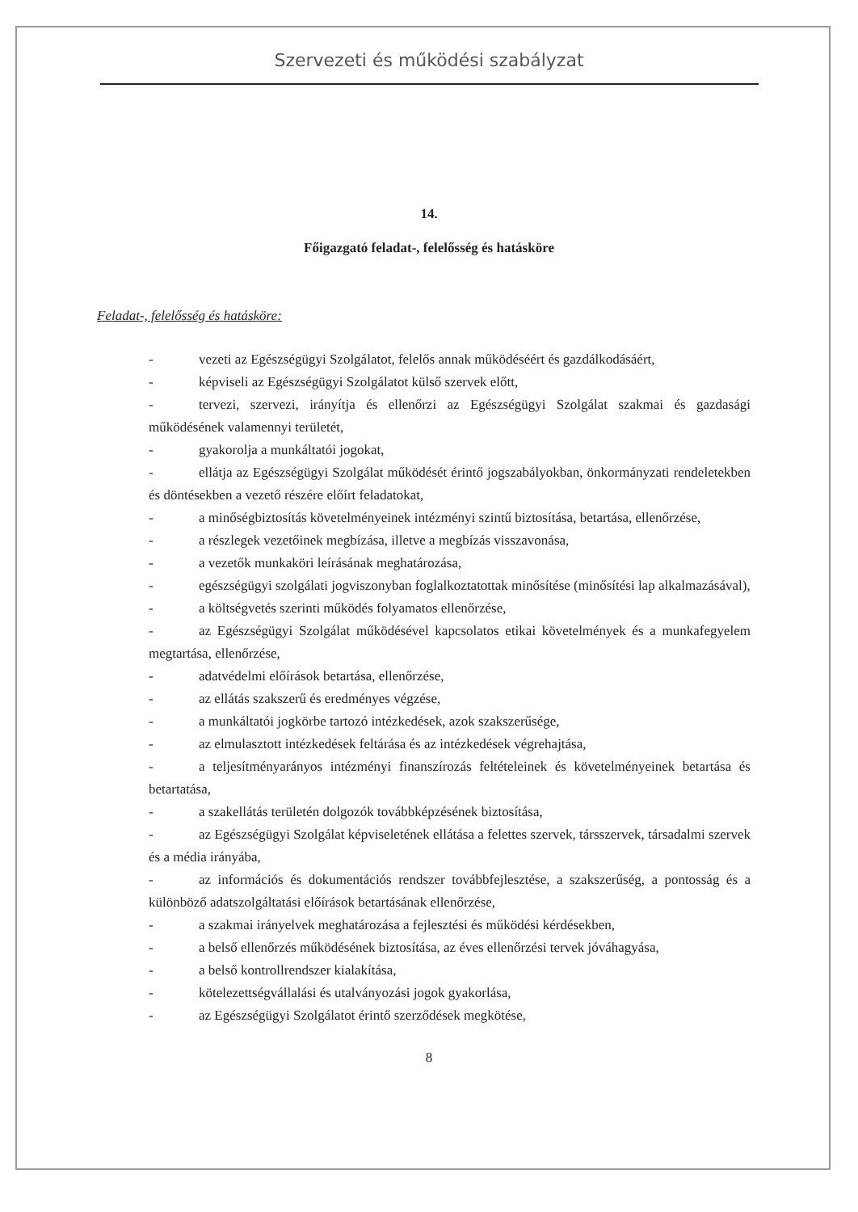Szervezeti és működési szabályzat
14.
Főigazgató feladat-, felelősség és hatásköre
Feladat-, felelősség és hatásköre:
- vezeti az Egészségügyi Szolgálatot, felelős annak működéséért és gazdálkodásáért,
- képviseli az Egészségügyi Szolgálatot külső szervek előtt,
- tervezi, szervezi, irányítja és ellenőrzi az Egészségügyi Szolgálat szakmai és gazdasági működésének valamennyi területét,
- gyakorolja a munkáltatói jogokat,
- ellátja az Egészségügyi Szolgálat működését érintő jogszabályokban, önkormányzati rendeletekben és döntésekben a vezető részére előírt feladatokat,
- a minőségbiztosítás követelményeinek intézményi szintű biztosítása, betartása, ellenőrzése,
- a részlegek vezetőinek megbízása, illetve a megbízás visszavonása,
- a vezetők munkaköri leírásának meghatározása,
- egészségügyi szolgálati jogviszonyban foglalkoztatottak minősítése (minősítési lap alkalmazásával),
- a költségvetés szerinti működés folyamatos ellenőrzése,
- az Egészségügyi Szolgálat működésével kapcsolatos etikai követelmények és a munkafegyelem megtartása, ellenőrzése,
- adatvédelmi előírások betartása, ellenőrzése,
- az ellátás szakszerű és eredményes végzése,
- a munkáltatói jogkörbe tartozó intézkedések, azok szakszerűsége,
- az elmulasztott intézkedések feltárása és az intézkedések végrehajtása,
- a teljesítményarányos intézményi finanszírozás feltételeinek és követelményeinek betartása és betartatása,
- a szakellátás területén dolgozók továbbképzésének biztosítása,
- az Egészségügyi Szolgálat képviseletének ellátása a felettes szervek, társszervek, társadalmi szervek és a média irányába,
- az információs és dokumentációs rendszer továbbfejlesztése, a szakszerűség, a pontosság és a különböző adatszolgáltatási előírások betartásának ellenőrzése,
- a szakmai irányelvek meghatározása a fejlesztési és működési kérdésekben,
- a belső ellenőrzés működésének biztosítása, az éves ellenőrzési tervek jóváhagyása,
- a belső kontrollrendszer kialakítása,
- kötelezettségvállalási és utalványozási jogok gyakorlása,
- az Egészségügyi Szolgálatot érintő szerződések megkötése,
8